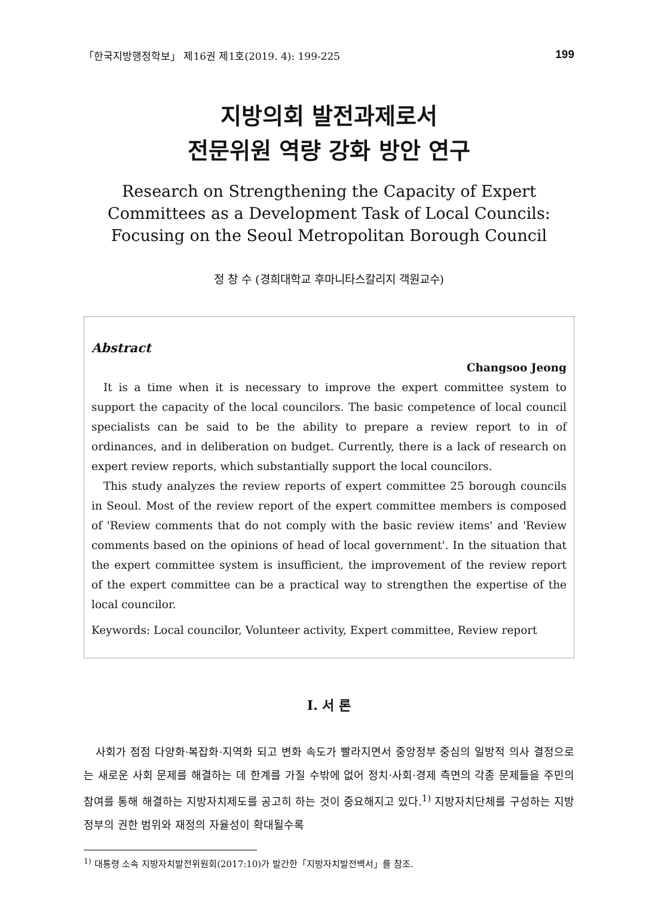「한국지방행정학보」 제16권 제1호(2019. 4): 199-225 199
지방의회 발전과제로서
전문위원 역량 강화 방안 연구
Research on Strengthening the Capacity of Expert Committees as a Development Task of Local Councils: Focusing on the Seoul Metropolitan Borough Council
정 창 수 (경희대학교 후마니타스칼리지 객원교수)
Abstract
Changsoo Jeong
It is a time when it is necessary to improve the expert committee system to support the capacity of the local councilors. The basic competence of local council specialists can be said to be the ability to prepare a review report to in of ordinances, and in deliberation on budget. Currently, there is a lack of research on expert review reports, which substantially support the local councilors.
This study analyzes the review reports of expert committee 25 borough councils in Seoul. Most of the review report of the expert committee members is composed of 'Review comments that do not comply with the basic review items' and 'Review comments based on the opinions of head of local government'. In the situation that the expert committee system is insufficient, the improvement of the review report of the expert committee can be a practical way to strengthen the expertise of the local councilor.
Keywords: Local councilor, Volunteer activity, Expert committee, Review report
I. 서 론
사회가 점점 다양화·복잡화·지역화 되고 변화 속도가 빨라지면서 중앙정부 중심의 일방적 의사 결정으로는 새로운 사회 문제를 해결하는 데 한계를 가질 수밖에 없어 정치·사회·경제 측면의 각종 문제들을 주민의 참여를 통해 해결하는 지방자치제도를 공고히 하는 것이 중요해지고 있다.<sup>1)</sup> 지방자치단체를 구성하는 지방정부의 권한 범위와 재정의 자율성이 확대될수록
<sup>1)</sup> 대통령 소속 지방자치발전위원회(2017:10)가 발간한「지방자치발전백서」를 참조.